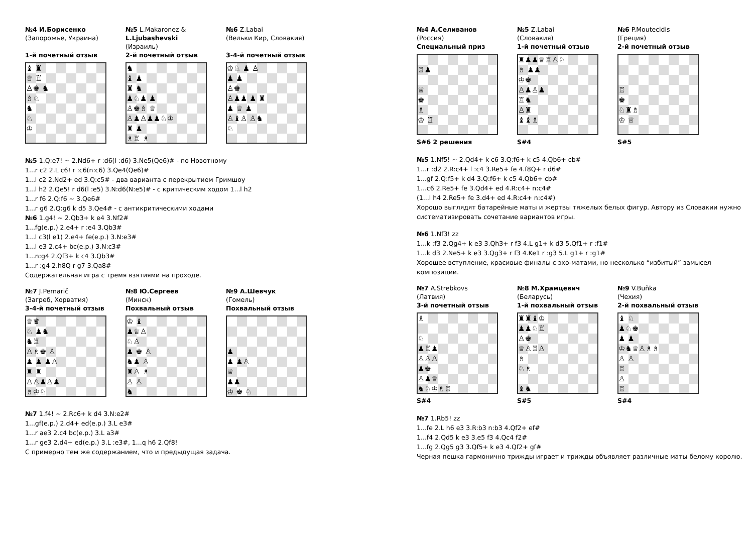№4 И.Борисенко
(Запорожье, Украина)
1-й почетный отзыв
♝ ♜
♕ ♖
♙♚ ♞
♗♘
♞
♘
♔
№5 L.Makaronez &
L.Ljubashevski
(Израиль)
2-й почетный отзыв
♞
♝ ♟
♜ ♞
♟♘♟ ♟
♙♚♗ ♕
♙♟♙♟♟♘♔
♜ ♟
♗♖ ♗
№6 Z.Labai
(Вельки Кир, Словакия)
3-4-й почетный отзыв
♔♘ ♟ ♙
♟ ♟
♙♚
♙♟♟ ♟ ♜
♟ ♕ ♟
♙♝♙ ♙♞
♘
№5 1.Q:e7! ~ 2.Nd6+ r :d6(l :d6) 3.Ne5(Qe6)# - по Новотному
1...r c2 2.L c6! r :c6(n:c6) 3.Qe4(Qe6)#
1...l c2 2.Nd2+ ed 3.Q:c5# - два варианта с перекрытием Гримшоу
1...l h2 2.Qe5! r d6(l :e5) 3.N:d6(N:e5)# - с критическим ходом 1...l h2
1...r f6 2.Q:f6 ~ 3.Qe6#
1...r g6 2.Q:g6 k d5 3.Qe4# - с антикритическими ходами
№6 1.g4! ~ 2.Qb3+ k e4 3.Nf2#
1...fg(e.p.) 2.e4+ r :e4 3.Qb3#
1...l c3(l e1) 2.e4+ fe(e.p.) 3.N:e3#
1...l e3 2.c4+ bc(e.p.) 3.N:c3#
1...n:g4 2.Qf3+ k c4 3.Qb3#
1...r :g4 2.h8Q r g7 3.Qa8#
Содержательная игра с тремя взятиями на проходе.
№7 J.Pernarič
(Загреб, Хорватия)
3-4-й почетный отзыв
♕♛
♘ ♟♞
♞♖
♙♗♚ ♙
♟ ♟ ♟♙
♜ ♜
♙♙♟♙♟
♗♔♘
№8 Ю.Сергеев
(Минск)
Похвальный отзыв
♔ ♝
♟♕♙
♘♙
♟ ♚ ♙
♞♟ ♙
♜♙ ♗
♙ ♙
♞
№9 А.Шевчук
(Гомель)
Похвальный отзыв
♟
♟ ♟♙
♕
♟♟
♔ ♚ ♘
№7 1.f4! ~ 2.Rc6+ k d4 3.N:e2#
1...gf(e.p.) 2.d4+ ed(e.p.) 3.L e3#
1...r ae3 2.c4 bc(e.p.) 3.L a3#
1...r ge3 2.d4+ ed(e.p.) 3.L :e3#, 1...q h6 2.Qf8!
С примерно тем же содержанием, что и предыдущая задача.
№4 А.Селиванов
(Россия)
Специальный приз
♖♟
♕
♚
♗
♔ ♖
S#6 2 решения
№5 Z.Labai
(Словакия)
1-й почетный отзыв
♜♟♟♕♖♙♘
♗ ♟♟
♔♚
♙♟♙♟
♖♞
♙♜
♝♝♗
S#4
№6 P.Moutecidis
(Греция)
2-й почетный отзыв
♖
♚
♘♜♗
♔ ♕
S#5
№5 1.Nf5! ~ 2.Qd4+ k c6 3.Q:f6+ k c5 4.Qb6+ cb#
1...r :d2 2.R:c4+ l :c4 3.Re5+ fe 4.f8Q+ r d6#
1...gf 2.Q:f5+ k d4 3.Q:f6+ k c5 4.Qb6+ cb#
1...c6 2.Re5+ fe 3.Qd4+ ed 4.R:c4+ n:c4#
(1...l h4 2.Re5+ fe 3.d4+ ed 4.R:c4+ n:c4#)
Хорошо выглядят батарейные маты и жертвы тяжелых белых фигур. Автору из Словакии нужно систематизировать сочетание вариантов игры.
№6 1.Nf3! zz
1...k :f3 2.Qg4+ k e3 3.Qh3+ r f3 4.L g1+ k d3 5.Qf1+ r :f1#
1...k d3 2.Ne5+ k e3 3.Qg3+ r f3 4.Ke1 r :g3 5.L g1+ r :g1#
Хорошее вступление, красивые финалы с эхо-матами, но несколько “избитый” замысел композиции.
№7 A.Strebkovs
(Латвия)
3-й почетный отзыв
♗
♘
♟♖♟
♙♙♙
♟♚
♙♟♕
♞♘♔♗♖
S#4
№8 М.Храмцевич
(Беларусь)
1-й похвальный отзыв
♜♜♝♔
♟♟♘♖
♙♚
♕♙♖♙
♗
♘♗
♝♞
S#5
№9 V.Buňka
(Чехия)
2-й похвальный отзыв
♝ ♘
♟♘♚
♟ ♟
♔♞♕♙♗♗
♙ ♙
♖
♙
♖
S#4
№7 1.Rb5! zz
1...fe 2.L h6 e3 3.R:b3 n:b3 4.Qf2+ ef#
1...f4 2.Qd5 k e3 3.e5 f3 4.Qc4 f2#
1...fg 2.Qg5 g3 3.Qf5+ k e3 4.Qf2+ gf#
Черная пешка гармонично трижды играет и трижды объявляет различные маты белому королю.